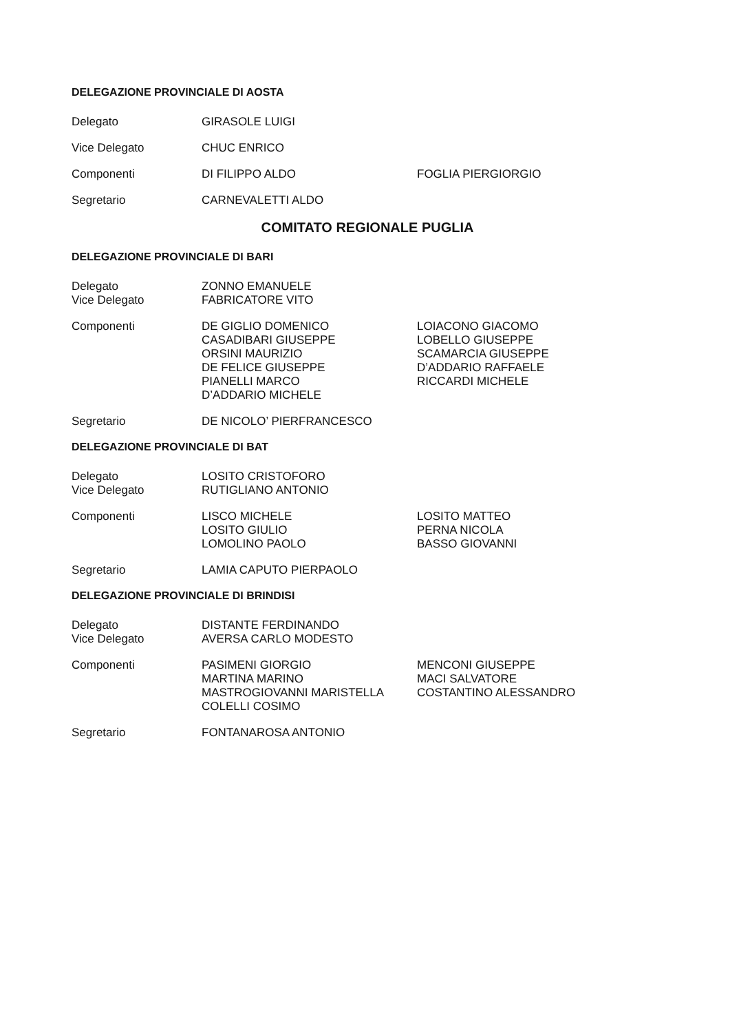DELEGAZIONE PROVINCIALE DI AOSTA
Delegato GIRASOLE LUIGI
Vice Delegato CHUC ENRICO
Componenti DI FILIPPO ALDO FOGLIA PIERGIORGIO
Segretario CARNEVALETTI ALDO
COMITATO REGIONALE PUGLIA
DELEGAZIONE PROVINCIALE DI BARI
Delegato ZONNO EMANUELE
Vice Delegato FABRICATORE VITO
Componenti DE GIGLIO DOMENICO
CASADIBARI GIUSEPPE
ORSINI MAURIZIO
DE FELICE GIUSEPPE
PIANELLI MARCO
D’ADDARIO MICHELE
LOIACONO GIACOMO
LOBELLO GIUSEPPE
SCAMARCIA GIUSEPPE
D’ADDARIO RAFFAELE
RICCARDI MICHELE
Segretario DE NICOLO’ PIERFRANCESCO
DELEGAZIONE PROVINCIALE DI BAT
Delegato LOSITO CRISTOFORO
Vice Delegato RUTIGLIANO ANTONIO
Componenti LISCO MICHELE
LOSITO GIULIO
LOMOLINO PAOLO
LOSITO MATTEO
PERNA NICOLA
BASSO GIOVANNI
Segretario LAMIA CAPUTO PIERPAOLO
DELEGAZIONE PROVINCIALE DI BRINDISI
Delegato DISTANTE FERDINANDO
Vice Delegato AVERSA CARLO MODESTO
Componenti PASIMENI GIORGIO
MARTINA MARINO
MASTROGIOVANNI MARISTELLA
COLELLI COSIMO
MENCONI GIUSEPPE
MACI SALVATORE
COSTANTINO ALESSANDRO
Segretario FONTANAROSA ANTONIO